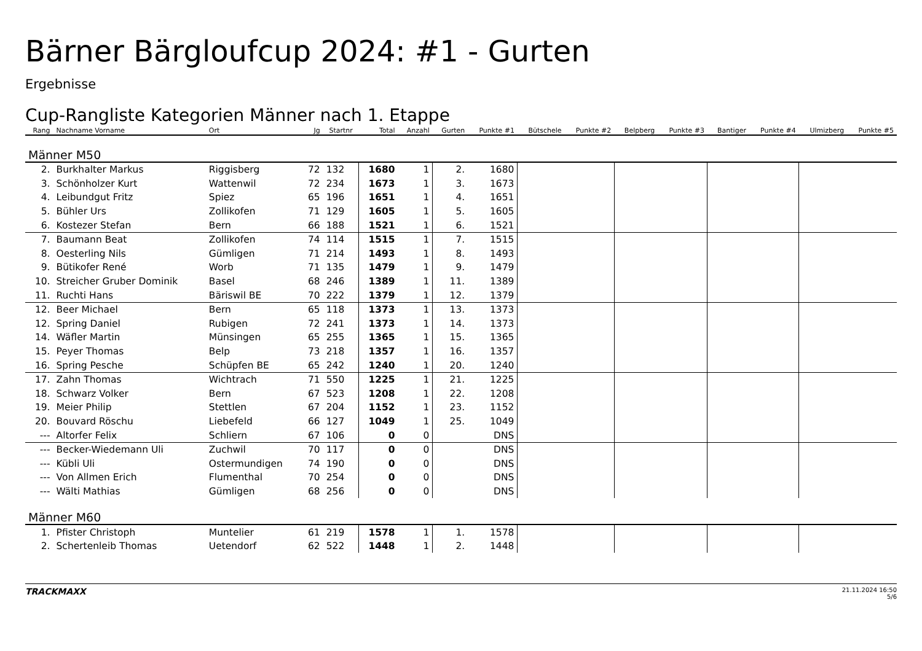Bärner Bärgloufcup 2024: #1 - Gurten
Ergebnisse
Cup-Rangliste Kategorien Männer nach 1. Etappe
| Rang | Nachname Vorname | Ort | Jg | Startnr | Total | Anzahl | Gurten | Punkte #1 | Bütschele | Punkte #2 | Belpberg | Punkte #3 | Bantiger | Punkte #4 | Ulmizberg | Punkte #5 |
| --- | --- | --- | --- | --- | --- | --- | --- | --- | --- | --- | --- | --- | --- | --- | --- | --- |
| Männer M50 | | | | | | | | | | | | | | | | |
| 2. | Burkhalter Markus | Riggisberg | 72 | 132 | 1680 | 1 | 2. | 1680 | | | | | | | | |
| 3. | Schönholzer Kurt | Wattenwil | 72 | 234 | 1673 | 1 | 3. | 1673 | | | | | | | | |
| 4. | Leibundgut Fritz | Spiez | 65 | 196 | 1651 | 1 | 4. | 1651 | | | | | | | | |
| 5. | Bühler Urs | Zollikofen | 71 | 129 | 1605 | 1 | 5. | 1605 | | | | | | | | |
| 6. | Kostezer Stefan | Bern | 66 | 188 | 1521 | 1 | 6. | 1521 | | | | | | | | |
| 7. | Baumann Beat | Zollikofen | 74 | 114 | 1515 | 1 | 7. | 1515 | | | | | | | | |
| 8. | Oesterling Nils | Gümligen | 71 | 214 | 1493 | 1 | 8. | 1493 | | | | | | | | |
| 9. | Bütikofer René | Worb | 71 | 135 | 1479 | 1 | 9. | 1479 | | | | | | | | |
| 10. | Streicher Gruber Dominik | Basel | 68 | 246 | 1389 | 1 | 11. | 1389 | | | | | | | | |
| 11. | Ruchti Hans | Bäriswil BE | 70 | 222 | 1379 | 1 | 12. | 1379 | | | | | | | | |
| 12. | Beer Michael | Bern | 65 | 118 | 1373 | 1 | 13. | 1373 | | | | | | | | |
| 12. | Spring Daniel | Rubigen | 72 | 241 | 1373 | 1 | 14. | 1373 | | | | | | | | |
| 14. | Wäfler Martin | Münsingen | 65 | 255 | 1365 | 1 | 15. | 1365 | | | | | | | | |
| 15. | Peyer Thomas | Belp | 73 | 218 | 1357 | 1 | 16. | 1357 | | | | | | | | |
| 16. | Spring Pesche | Schüpfen BE | 65 | 242 | 1240 | 1 | 20. | 1240 | | | | | | | | |
| 17. | Zahn Thomas | Wichtrach | 71 | 550 | 1225 | 1 | 21. | 1225 | | | | | | | | |
| 18. | Schwarz Volker | Bern | 67 | 523 | 1208 | 1 | 22. | 1208 | | | | | | | | |
| 19. | Meier Philip | Stettlen | 67 | 204 | 1152 | 1 | 23. | 1152 | | | | | | | | |
| 20. | Bouvard Röschu | Liebefeld | 66 | 127 | 1049 | 1 | 25. | 1049 | | | | | | | | |
| --- | Altorfer Felix | Schliern | 67 | 106 | 0 | 0 | | DNS | | | | | | | | |
| --- | Becker-Wiedemann Uli | Zuchwil | 70 | 117 | 0 | 0 | | DNS | | | | | | | | |
| --- | Kübli Uli | Ostermundigen | 74 | 190 | 0 | 0 | | DNS | | | | | | | | |
| --- | Von Allmen Erich | Flumenthal | 70 | 254 | 0 | 0 | | DNS | | | | | | | | |
| --- | Wälti Mathias | Gümligen | 68 | 256 | 0 | 0 | | DNS | | | | | | | | |
| Männer M60 | | | | | | | | | | | | | | | | |
| 1. | Pfister Christoph | Muntelier | 61 | 219 | 1578 | 1 | 1. | 1578 | | | | | | | | |
| 2. | Schertenleib Thomas | Uetendorf | 62 | 522 | 1448 | 1 | 2. | 1448 | | | | | | | | |
TRACKMAXX
21.11.2024 16:50
5/6